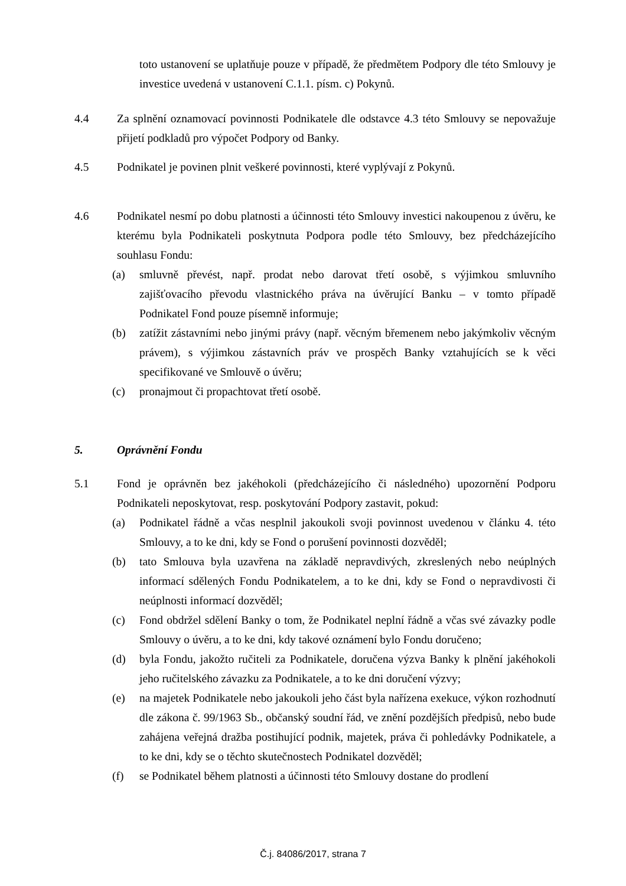toto ustanovení se uplatňuje pouze v případě, že předmětem Podpory dle této Smlouvy je investice uvedená v ustanovení C.1.1. písm. c) Pokynů.
4.4 Za splnění oznamovací povinnosti Podnikatele dle odstavce 4.3 této Smlouvy se nepovažuje přijetí podkladů pro výpočet Podpory od Banky.
4.5 Podnikatel je povinen plnit veškeré povinnosti, které vyplývají z Pokynů.
4.6 Podnikatel nesmí po dobu platnosti a účinnosti této Smlouvy investici nakoupenou z úvěru, ke kterému byla Podnikateli poskytnuta Podpora podle této Smlouvy, bez předcházejícího souhlasu Fondu:
(a) smluvně převést, např. prodat nebo darovat třetí osobě, s výjimkou smluvního zajišťovacího převodu vlastnického práva na úvěrující Banku – v tomto případě Podnikatel Fond pouze písemně informuje;
(b) zatížit zástavními nebo jinými právy (např. věcným břemenem nebo jakýmkoliv věcným právem), s výjimkou zástavních práv ve prospěch Banky vztahujících se k věci specifikované ve Smlouvě o úvěru;
(c) pronajmout či propachtovat třetí osobě.
5. Oprávnění Fondu
5.1 Fond je oprávněn bez jakéhokoli (předcházejícího či následného) upozornění Podporu Podnikateli neposkytovat, resp. poskytování Podpory zastavit, pokud:
(a) Podnikatel řádně a včas nesplnil jakoukoli svoji povinnost uvedenou v článku 4. této Smlouvy, a to ke dni, kdy se Fond o porušení povinnosti dozvěděl;
(b) tato Smlouva byla uzavřena na základě nepravdivých, zkreslených nebo neúplných informací sdělených Fondu Podnikatelem, a to ke dni, kdy se Fond o nepravdivosti či neúplnosti informací dozvěděl;
(c) Fond obdržel sdělení Banky o tom, že Podnikatel neplní řádně a včas své závazky podle Smlouvy o úvěru, a to ke dni, kdy takové oznámení bylo Fondu doručeno;
(d) byla Fondu, jakožto ručiteli za Podnikatele, doručena výzva Banky k plnění jakéhokoli jeho ručitelského závazku za Podnikatele, a to ke dni doručení výzvy;
(e) na majetek Podnikatele nebo jakoukoli jeho část byla nařízena exekuce, výkon rozhodnutí dle zákona č. 99/1963 Sb., občanský soudní řád, ve znění pozdějších předpisů, nebo bude zahájena veřejná dražba postihující podnik, majetek, práva či pohledávky Podnikatele, a to ke dni, kdy se o těchto skutečnostech Podnikatel dozvěděl;
(f) se Podnikatel během platnosti a účinnosti této Smlouvy dostane do prodlení
Č.j. 84086/2017, strana 7